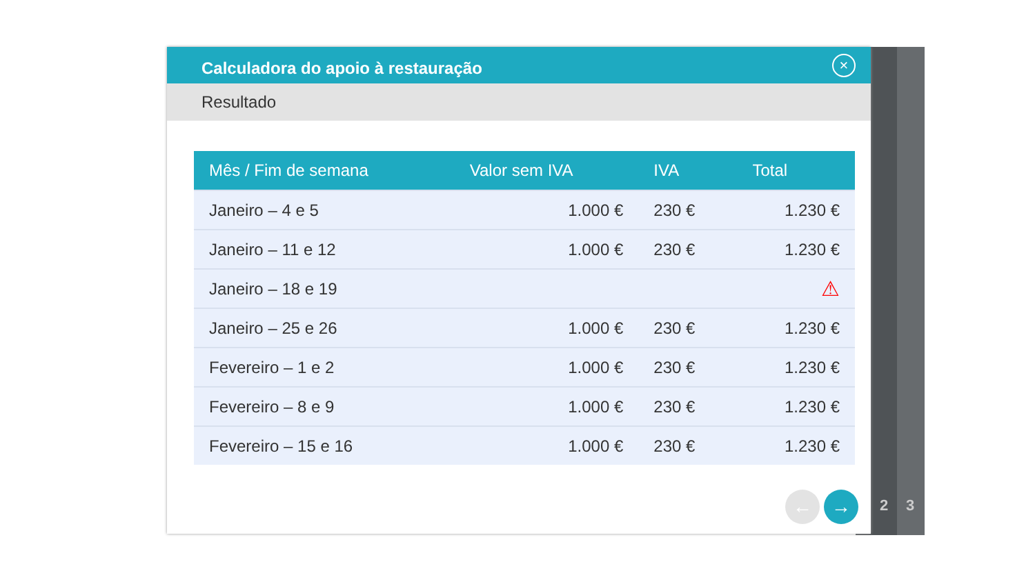2 3
Calculadora do apoio à restauração
×
Resultado
| Mês / Fim de semana | Valor sem IVA | IVA | Total |
| --- | --- | --- | --- |
| Janeiro – 4 e 5 | 1.000 € | 230 € | 1.230 € |
| Janeiro – 11 e 12 | 1.000 € | 230 € | 1.230 € |
| Janeiro – 18 e 19 | | | ⚠ |
| Janeiro – 25 e 26 | 1.000 € | 230 € | 1.230 € |
| Fevereiro – 1 e 2 | 1.000 € | 230 € | 1.230 € |
| Fevereiro – 8 e 9 | 1.000 € | 230 € | 1.230 € |
| Fevereiro – 15 e 16 | 1.000 € | 230 € | 1.230 € |
← →